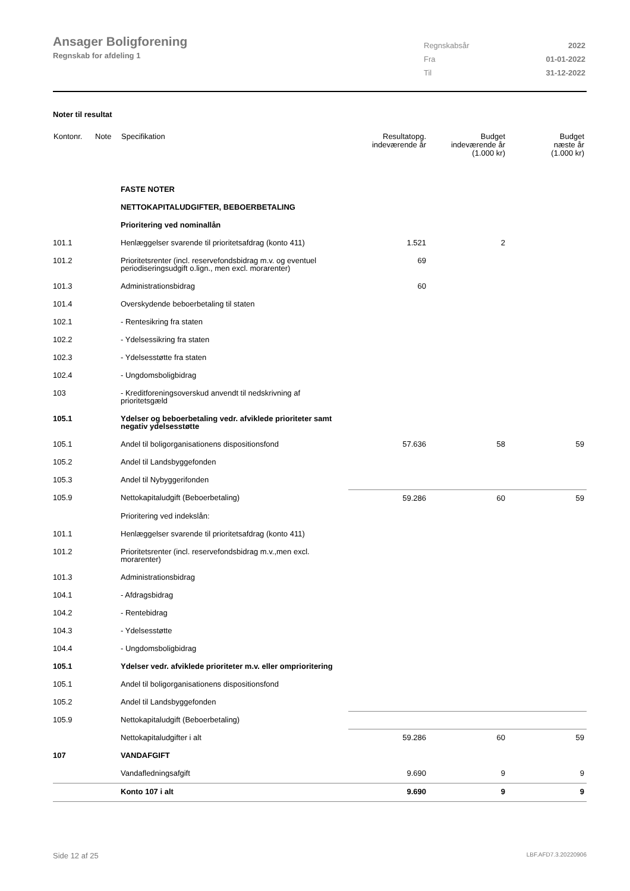Ansager Boligforening
Regnskab for afdeling 1
| Regnskabsår | 2022 |
| Fra | 01-01-2022 |
| Til | 31-12-2022 |
Noter til resultat
| Kontonr. | Note | Specifikation | Resultatopg. indeværende år | Budget indeværende år (1.000 kr) | Budget næste år (1.000 kr) |
| --- | --- | --- | --- | --- | --- |
| | | FASTE NOTER | | | |
| | | NETTOKAPITALUDGIFTER, BEBOERBETALING | | | |
| | | Prioritering ved nominallån | | | |
| 101.1 | | Henlæggelser svarende til prioritetsafdrag (konto 411) | 1.521 | 2 | |
| 101.2 | | Prioritetsrenter (incl. reservefondsbidrag m.v. og eventuel periodiseringsudgift o.lign., men excl. morarenter) | 69 | | |
| 101.3 | | Administrationsbidrag | 60 | | |
| 101.4 | | Overskydende beboerbetaling til staten | | | |
| 102.1 | | - Rentesikring fra staten | | | |
| 102.2 | | - Ydelsessikring fra staten | | | |
| 102.3 | | - Ydelsesstøtte fra staten | | | |
| 102.4 | | - Ungdomsboligbidrag | | | |
| 103 | | - Kreditforeningsoverskud anvendt til nedskrivning af prioritetsgæld | | | |
| 105.1 | | Ydelser og beboerbetaling vedr. afviklede prioriteter samt negativ ydelsesstøtte | | | |
| 105.1 | | Andel til boligorganisationens dispositionsfond | 57.636 | 58 | 59 |
| 105.2 | | Andel til Landsbyggefonden | | | |
| 105.3 | | Andel til Nybyggerifonden | | | |
| 105.9 | | Nettokapitaludgift (Beboerbetaling) | 59.286 | 60 | 59 |
| | | Prioritering ved indekslån: | | | |
| 101.1 | | Henlæggelser svarende til prioritetsafdrag (konto 411) | | | |
| 101.2 | | Prioritetsrenter (incl. reservefondsbidrag m.v.,men excl. morarenter) | | | |
| 101.3 | | Administrationsbidrag | | | |
| 104.1 | | - Afdragsbidrag | | | |
| 104.2 | | - Rentebidrag | | | |
| 104.3 | | - Ydelsesstøtte | | | |
| 104.4 | | - Ungdomsboligbidrag | | | |
| 105.1 | | Ydelser vedr. afviklede prioriteter m.v. eller omprioritering | | | |
| 105.1 | | Andel til boligorganisationens dispositionsfond | | | |
| 105.2 | | Andel til Landsbyggefonden | | | |
| 105.9 | | Nettokapitaludgift (Beboerbetaling) | | | |
| | | Nettokapitaludgifter i alt | 59.286 | 60 | 59 |
| 107 | | VANDAFGIFT | | | |
| | | Vandafledningsafgift | 9.690 | 9 | 9 |
| | | Konto 107 i alt | 9.690 | 9 | 9 |
Side 12 af 25 LBF.AFD7.3.20220906